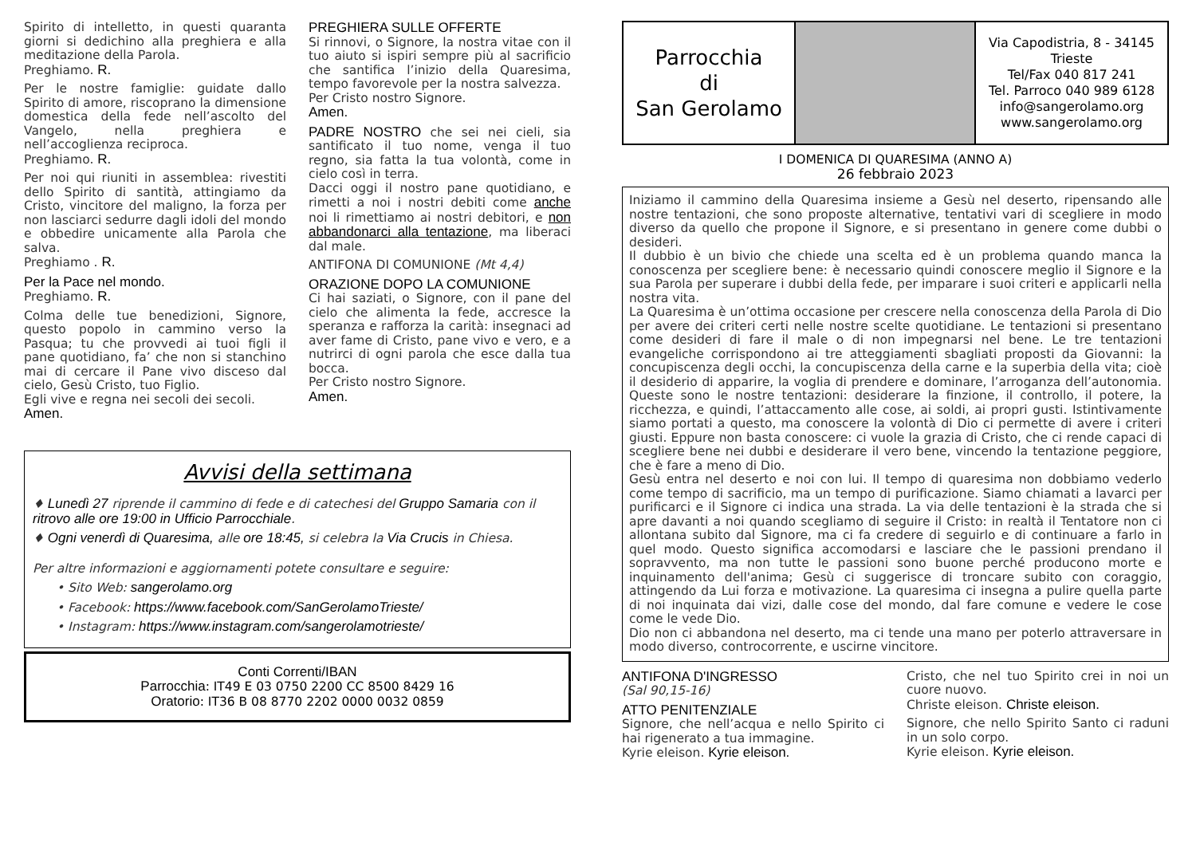Spirito di intelletto, in questi quaranta giorni si dedichino alla preghiera e alla meditazione della Parola.
Preghiamo. R.
Per le nostre famiglie: guidate dallo Spirito di amore, riscoprano la dimensione domestica della fede nell’ascolto del Vangelo, nella preghiera e nell’accoglienza reciproca.
Preghiamo. R.
Per noi qui riuniti in assemblea: rivestiti dello Spirito di santità, attingiamo da Cristo, vincitore del maligno, la forza per non lasciarci sedurre dagli idoli del mondo e obbedire unicamente alla Parola che salva.
Preghiamo . R.
Per la Pace nel mondo.
Preghiamo. R.
Colma delle tue benedizioni, Signore, questo popolo in cammino verso la Pasqua; tu che provvedi ai tuoi figli il pane quotidiano, fa’ che non si stanchino mai di cercare il Pane vivo disceso dal cielo, Gesù Cristo, tuo Figlio.
Egli vive e regna nei secoli dei secoli.
Amen.
PREGHIERA SULLE OFFERTE
Si rinnovi, o Signore, la nostra vitae con il tuo aiuto si ispiri sempre più al sacrificio che santifica l’inizio della Quaresima, tempo favorevole per la nostra salvezza.
Per Cristo nostro Signore.
Amen.
PADRE NOSTRO che sei nei cieli, sia santificato il tuo nome, venga il tuo regno, sia fatta la tua volontà, come in cielo così in terra.
Dacci oggi il nostro pane quotidiano, e rimetti a noi i nostri debiti come anche noi li rimettiamo ai nostri debitori, e non abbandonarci alla tentazione, ma liberaci dal male.
ANTIFONA DI COMUNIONE (Mt 4,4)
ORAZIONE DOPO LA COMUNIONE
Ci hai saziati, o Signore, con il pane del cielo che alimenta la fede, accresce la speranza e rafforza la carità: insegnaci ad aver fame di Cristo, pane vivo e vero, e a nutrirci di ogni parola che esce dalla tua bocca.
Per Cristo nostro Signore.
Amen.
Avvisi della settimana
♦ Lunedì 27 riprende il cammino di fede e di catechesi del Gruppo Samaria con il ritrovo alle ore 19:00 in Ufficio Parrocchiale.
♦ Ogni venerdì di Quaresima, alle ore 18:45, si celebra la Via Crucis in Chiesa.
Per altre informazioni e aggiornamenti potete consultare e seguire:
• Sito Web: sangerolamo.org
• Facebook: https://www.facebook.com/SanGerolamoTrieste/
• Instagram: https://www.instagram.com/sangerolamotrieste/
Conti Correnti/IBAN
Parrocchia: IT49 E 03 0750 2200 CC 8500 8429 16
Oratorio: IT36 B 08 8770 2202 0000 0032 0859
Parrocchia
di
San Gerolamo
Via Capodistria, 8 - 34145
Trieste
Tel/Fax 040 817 241
Tel. Parroco 040 989 6128
info@sangerolamo.org
www.sangerolamo.org
I DOMENICA DI QUARESIMA (ANNO A)
26 febbraio 2023
Iniziamo il cammino della Quaresima insieme a Gesù nel deserto, ripensando alle nostre tentazioni, che sono proposte alternative, tentativi vari di scegliere in modo diverso da quello che propone il Signore, e si presentano in genere come dubbi o desideri.
Il dubbio è un bivio che chiede una scelta ed è un problema quando manca la conoscenza per scegliere bene: è necessario quindi conoscere meglio il Signore e la sua Parola per superare i dubbi della fede, per imparare i suoi criteri e applicarli nella nostra vita.
La Quaresima è un’ottima occasione per crescere nella conoscenza della Parola di Dio per avere dei criteri certi nelle nostre scelte quotidiane. Le tentazioni si presentano come desideri di fare il male o di non impegnarsi nel bene. Le tre tentazioni evangeliche corrispondono ai tre atteggiamenti sbagliati proposti da Giovanni: la concupiscenza degli occhi, la concupiscenza della carne e la superbia della vita; cioè il desiderio di apparire, la voglia di prendere e dominare, l’arroganza dell’autonomia. Queste sono le nostre tentazioni: desiderare la finzione, il controllo, il potere, la ricchezza, e quindi, l’attaccamento alle cose, ai soldi, ai propri gusti. Istintivamente siamo portati a questo, ma conoscere la volontà di Dio ci permette di avere i criteri giusti. Eppure non basta conoscere: ci vuole la grazia di Cristo, che ci rende capaci di scegliere bene nei dubbi e desiderare il vero bene, vincendo la tentazione peggiore, che è fare a meno di Dio.
Gesù entra nel deserto e noi con lui. Il tempo di quaresima non dobbiamo vederlo come tempo di sacrificio, ma un tempo di purificazione. Siamo chiamati a lavarci per purificarci e il Signore ci indica una strada. La via delle tentazioni è la strada che si apre davanti a noi quando scegliamo di seguire il Cristo: in realtà il Tentatore non ci allontana subito dal Signore, ma ci fa credere di seguirlo e di continuare a farlo in quel modo. Questo significa accomodarsi e lasciare che le passioni prendano il sopravvento, ma non tutte le passioni sono buone perché producono morte e inquinamento dell'anima; Gesù ci suggerisce di troncare subito con coraggio, attingendo da Lui forza e motivazione. La quaresima ci insegna a pulire quella parte di noi inquinata dai vizi, dalle cose del mondo, dal fare comune e vedere le cose come le vede Dio.
Dio non ci abbandona nel deserto, ma ci tende una mano per poterlo attraversare in modo diverso, controcorrente, e uscirne vincitore.
ANTIFONA D'INGRESSO
(Sal 90,15-16)
ATTO PENITENZIALE
Signore, che nell’acqua e nello Spirito ci hai rigenerato a tua immagine.
Kyrie eleison. Kyrie eleison.
Cristo, che nel tuo Spirito crei in noi un cuore nuovo.
Christe eleison. Christe eleison.
Signore, che nello Spirito Santo ci raduni in un solo corpo.
Kyrie eleison. Kyrie eleison.